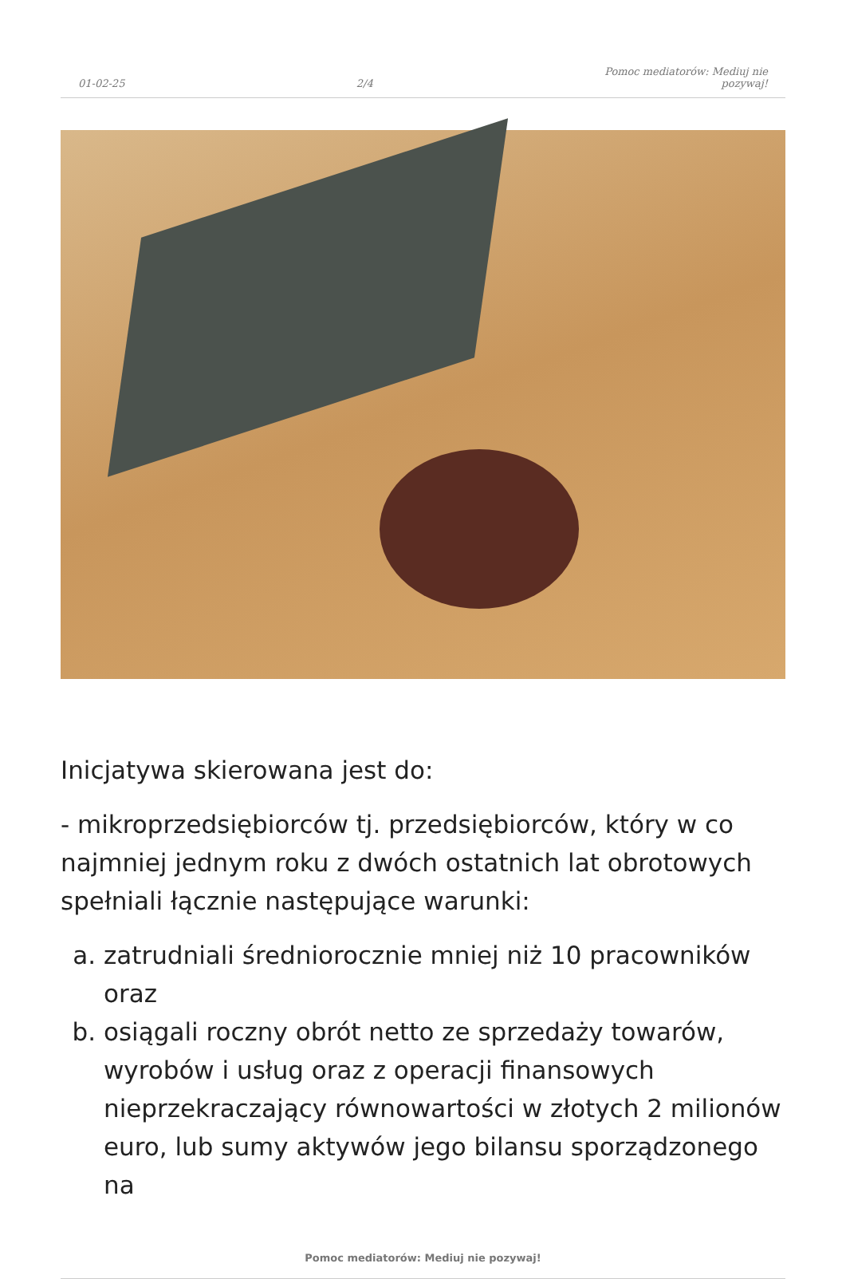01-02-25
2/4
Pomoc mediatorów: Mediuj nie
pozywaj!
Inicjatywa skierowana jest do:
- mikroprzedsiębiorców tj. przedsiębiorców, który w co najmniej jednym roku z dwóch ostatnich lat obrotowych spełniali łącznie następujące warunki:
a. zatrudniali średniorocznie mniej niż 10 pracowników oraz
b. osiągali roczny obrót netto ze sprzedaży towarów, wyrobów i usług oraz z operacji finansowych nieprzekraczający równowartości w złotych 2 milionów euro, lub sumy aktywów jego bilansu sporządzonego na
Pomoc mediatorów: Mediuj nie pozywaj!